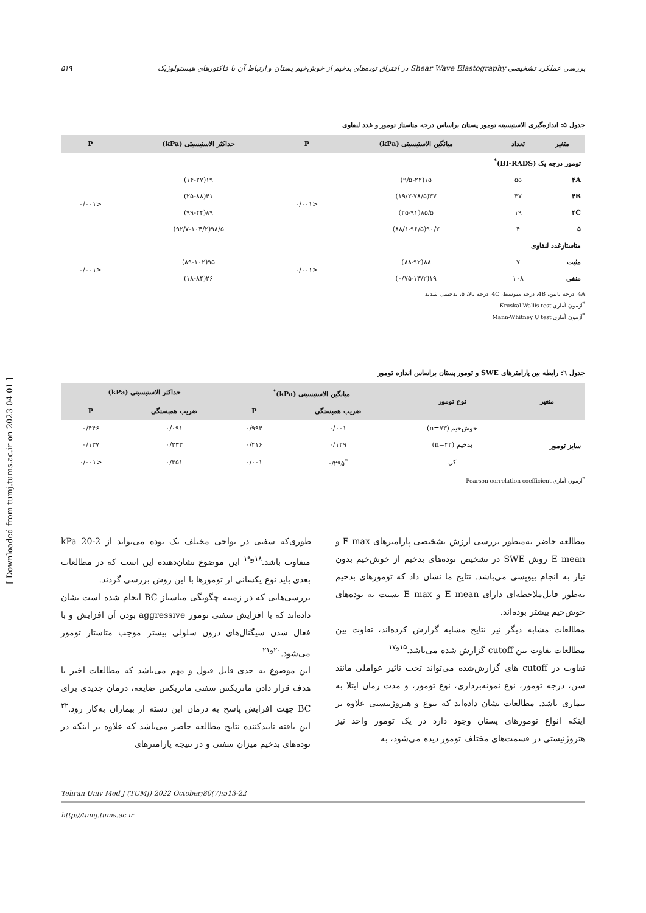[ Downloaded from tumj.tums.ac.ir on 2023-04-01 ]
بررسی عملکرد تشخیصی Shear Wave Elastography در افتراق توده‌های بدخیم از خوش‌خیم پستان و ارتباط آن با فاکتورهای هیستولوژیک ۵۱۹
جدول ۵: اندازه‌گیری الاستیسیته تومور پستان براساس درجه متاستاز تومور و غدد لنفاوی
| متغیر | تعداد | میانگین الاستیسیتی (kPa) | P | حداکثر الاستیسیتی (kPa) | P |
| --- | --- | --- | --- | --- | --- |
| تومور درجه یک (BI-RADS)<sup>*</sup> | | | | | |
| ۴A | ۵۵ | ۱۵(۹/۵-۲۲) | <۰/۰۰۱ | ۱۹(۱۴-۲۷) | <۰/۰۰۱ |
| ۴B | ۳۷ | ۳۷(۱۹/۲-۷۸/۵) | | ۴۱(۲۵-۸۸) | |
| ۴C | ۱۹ | ۸۵/۵(۲۵-۹۱) | | ۸۹(۹۹-۴۴) | |
| ۵ | ۴ | ۹۰/۲(۸۸/۱-۹۶/۵) | | ۹۸/۵(۹۲/۷-۱۰۴/۲) | |
| متاستازغدد لنفاوی | | | | | |
| مثبت | ۷ | ۸۸(۸۸-۹۲) | <۰/۰۰۱ | ۹۵(۸۹-۱۰۲) | <۰/۰۰۱ |
| منفی | ۱۰۸ | ۱۹(۰/۷۵-۱۳/۲) | | ۲۶(۱۸-۸۴) | |
4A، درجه پایین، 4B، درجه متوسط، 4C، درجه بالا، ۵، بدخیمی شدید
<sup>*</sup> آزمون آماری Kruskal-Wallis test
<sup>*</sup> آزمون آماری Mann-Whitney U test
جدول ٦: رابطه بین پارامترهای SWE و تومور پستان براساس اندازه تومور
| متغیر | نوع تومور | میانگین الاستیسیتی (kPa)<sup>*</sup> | | حداکثر الاستیسیتی (kPa) | |
| --- | --- | --- | --- | --- | --- |
| | | ضریب همبستگی | P | ضریب همبستگی | P |
| سایز تومور | خوش‌خیم (n=۷۳) | ۰/۰۰۱ | ۰/۹۹۴ | ۰/۰۹۱ | ۰/۴۴۶ |
| | بدخیم (n=۴۲) | ۰/۱۲۹ | ۰/۴۱۶ | ۰/۲۳۳ | ۰/۱۳۷ |
| | کل | <sup>*</sup> ۰/۲۹۵ | ۰/۰۰۱ | ۰/۳۵۱ | <۰/۰۰۱ |
<sup>*</sup> آزمون آماری Pearson correlation coefficient
مطالعه حاضر به‌منظور بررسی ارزش تشخیصی پارامترهای E max و E mean روش SWE در تشخیص توده‌های بدخیم از خوش‌خیم بدون نیاز به انجام بیوپسی می‌باشد. نتایج ما نشان داد که تومورهای بدخیم به‌طور قابل‌ملاحظه‌ای دارای E mean و E max نسبت به توده‌های خوش‌خیم بیشتر بوده‌اند.
مطالعات مشابه دیگر نیز نتایج مشابه گزارش کرده‌اند، تفاوت بین مطالعات تفاوت بین cutoff گزارش شده می‌باشد.<sup>۱۵و۱۷</sup>
تفاوت در cutoff های گزارش‌شده می‌تواند تحت تاثیر عواملی مانند سن، درجه تومور، نوع نمونه‌برداری، نوع تومور، و مدت زمان ابتلا به بیماری باشد. مطالعات نشان داده‌اند که تنوع و هتروژنیستی علاوه بر اینکه انواع تومورهای پستان وجود دارد در یک تومور واحد نیز هتروژنیستی در قسمت‌های مختلف تومور دیده می‌شود، به
طوری‌که سفتی در نواحی مختلف یک توده می‌تواند از 2-20 kPa متفاوت باشد.<sup>۱۸و۱۹</sup> این موضوع نشان‌دهنده این است که در مطالعات بعدی باید نوع یکسانی از تومورها با این روش بررسی گردند.
بررسی‌هایی که در زمینه چگونگی متاستاز BC انجام شده است نشان داده‌اند که با افزایش سفتی تومور aggressive بودن آن افزایش و با فعال شدن سیگنال‌های درون سلولی بیشتر موجب متاستاز تومور می‌شود.<sup>۲۰و۲۱</sup>
این موضوع به حدی قابل قبول و مهم می‌باشد که مطالعات اخیر با هدف قرار دادن ماتریکس سفتی ماتریکس ضایعه، درمان جدیدی برای BC جهت افزایش پاسخ به درمان این دسته از بیماران به‌کار رود.<sup>۲۲</sup> این یافته تاییدکننده نتایج مطالعه حاضر می‌باشد که علاوه بر اینکه در توده‌های بدخیم میزان سفتی و در نتیجه پارامترهای
Tehran Univ Med J (TUMJ) 2022 October;80(7):513-22
http://tumj.tums.ac.ir